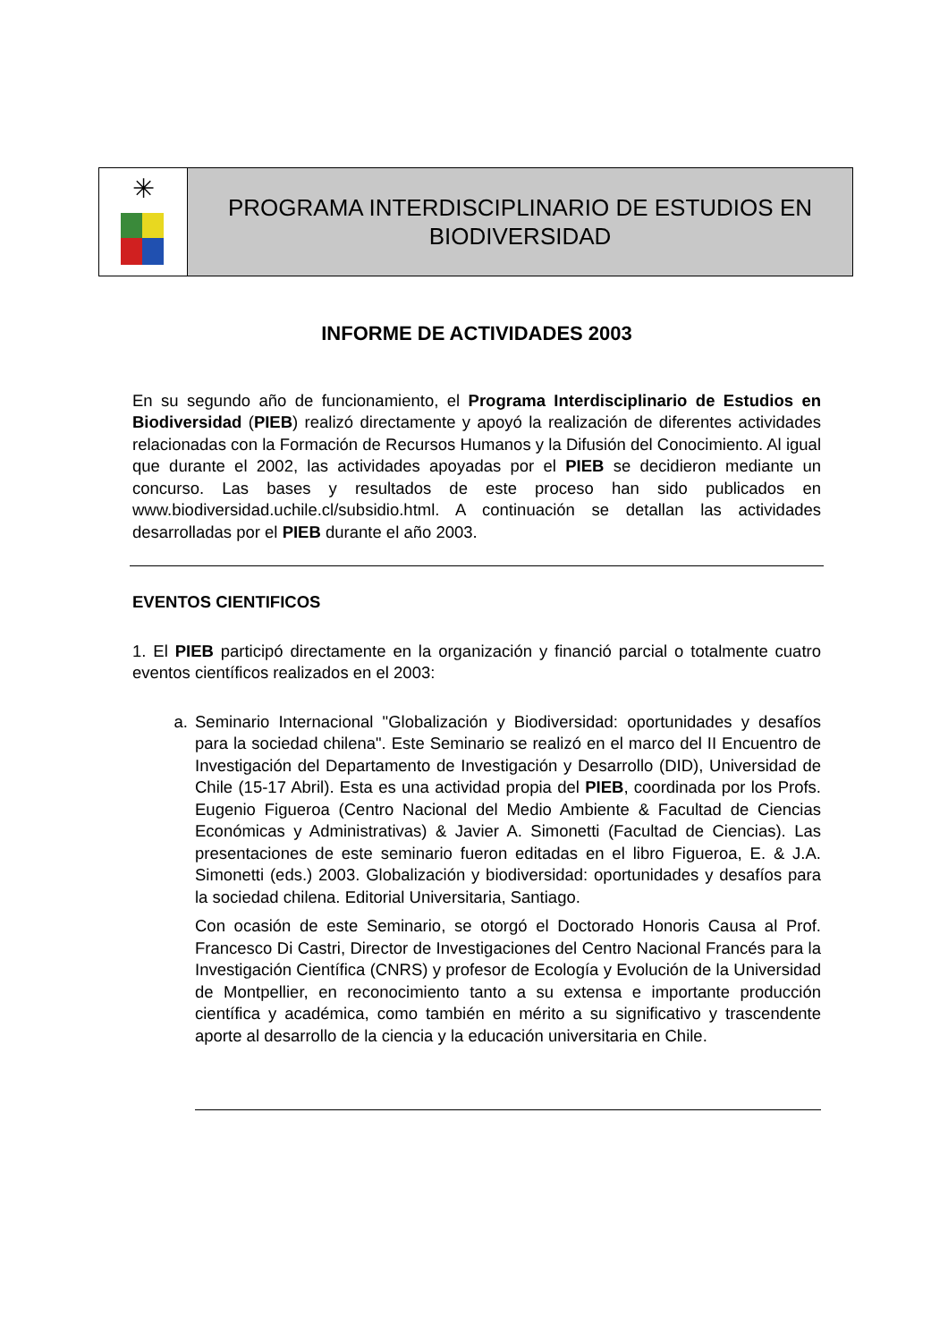✳
PROGRAMA INTERDISCIPLINARIO DE ESTUDIOS EN
BIODIVERSIDAD
INFORME DE ACTIVIDADES 2003
En su segundo año de funcionamiento, el Programa Interdisciplinario de Estudios en Biodiversidad (PIEB) realizó directamente y apoyó la realización de diferentes actividades relacionadas con la Formación de Recursos Humanos y la Difusión del Conocimiento. Al igual que durante el 2002, las actividades apoyadas por el PIEB se decidieron mediante un concurso. Las bases y resultados de este proceso han sido publicados en www.biodiversidad.uchile.cl/subsidio.html. A continuación se detallan las actividades desarrolladas por el PIEB durante el año 2003.
EVENTOS CIENTIFICOS
1. El PIEB participó directamente en la organización y financió parcial o totalmente cuatro eventos científicos realizados en el 2003:
a. Seminario Internacional "Globalización y Biodiversidad: oportunidades y desafíos para la sociedad chilena". Este Seminario se realizó en el marco del II Encuentro de Investigación del Departamento de Investigación y Desarrollo (DID), Universidad de Chile (15-17 Abril). Esta es una actividad propia del PIEB, coordinada por los Profs. Eugenio Figueroa (Centro Nacional del Medio Ambiente & Facultad de Ciencias Económicas y Administrativas) & Javier A. Simonetti (Facultad de Ciencias). Las presentaciones de este seminario fueron editadas en el libro Figueroa, E. & J.A. Simonetti (eds.) 2003. Globalización y biodiversidad: oportunidades y desafíos para la sociedad chilena. Editorial Universitaria, Santiago.
Con ocasión de este Seminario, se otorgó el Doctorado Honoris Causa al Prof. Francesco Di Castri, Director de Investigaciones del Centro Nacional Francés para la Investigación Científica (CNRS) y profesor de Ecología y Evolución de la Universidad de Montpellier, en reconocimiento tanto a su extensa e importante producción científica y académica, como también en mérito a su significativo y trascendente aporte al desarrollo de la ciencia y la educación universitaria en Chile.